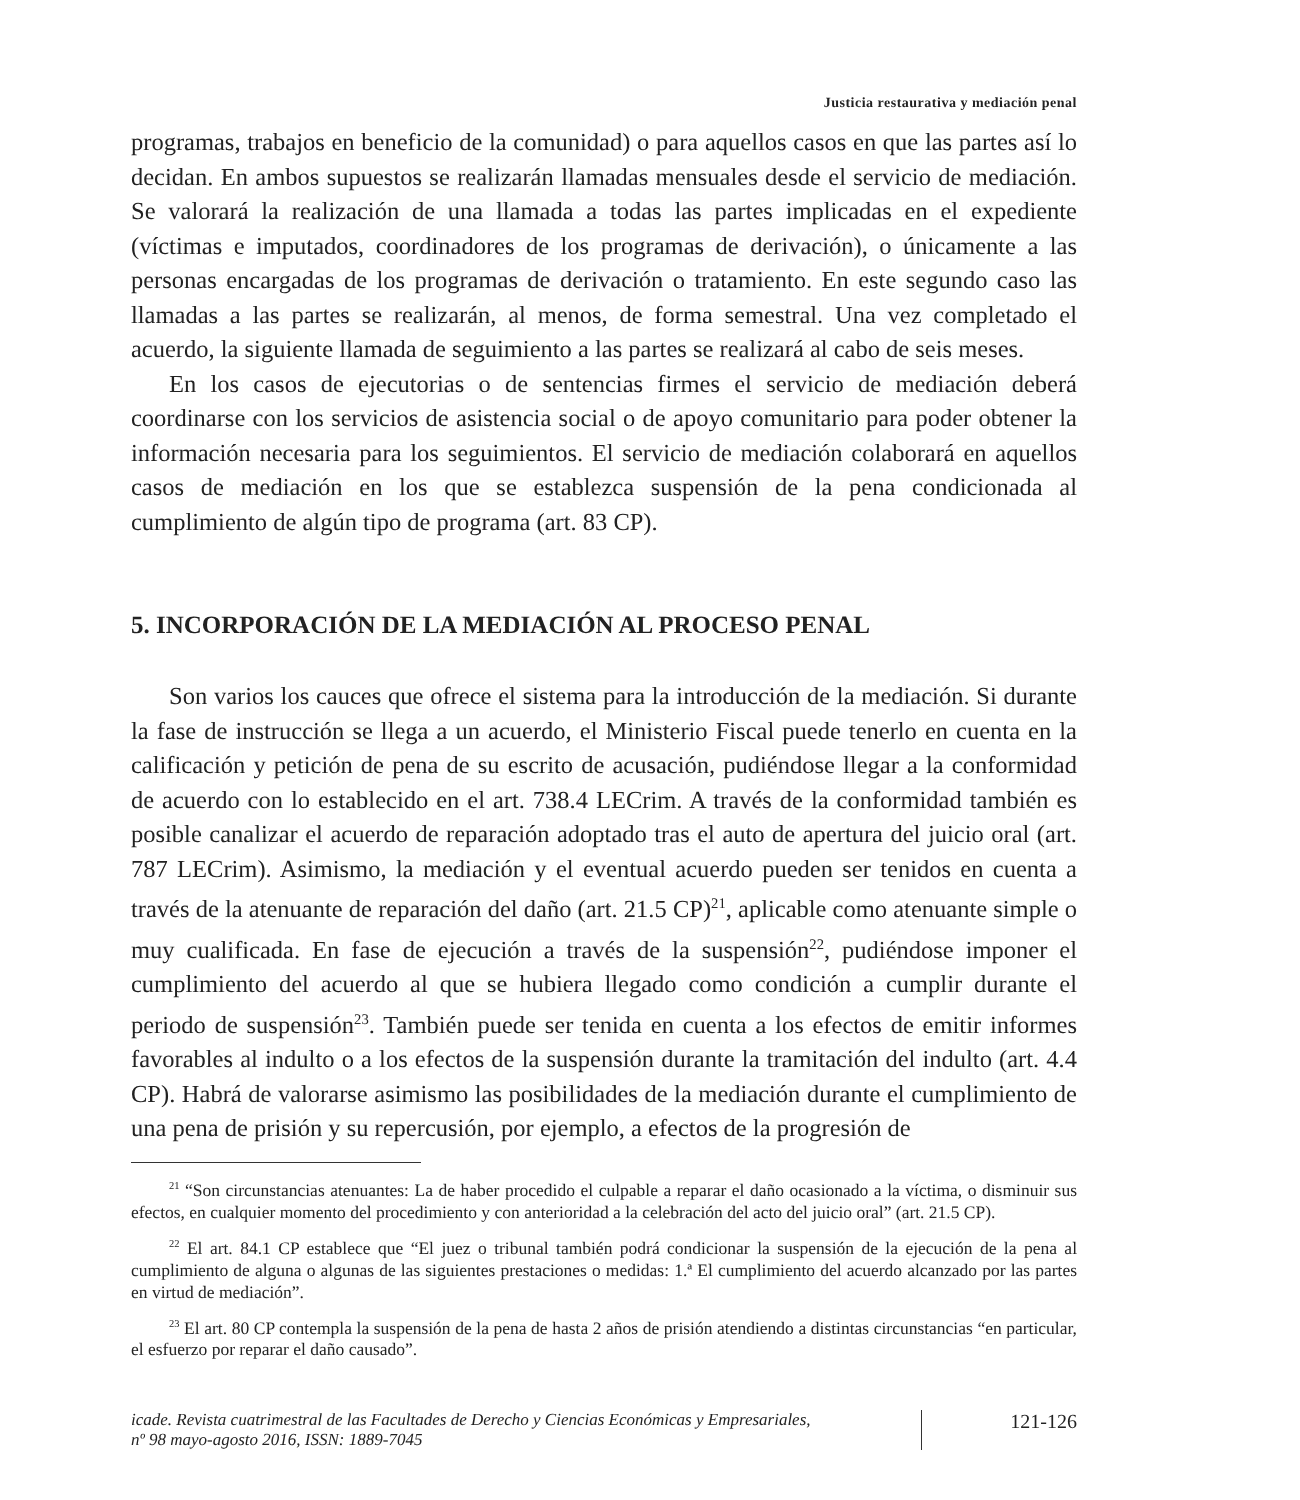Justicia restaurativa y mediación penal
programas, trabajos en beneficio de la comunidad) o para aquellos casos en que las partes así lo decidan. En ambos supuestos se realizarán llamadas mensuales desde el servicio de mediación. Se valorará la realización de una llamada a todas las partes implicadas en el expediente (víctimas e imputados, coordinadores de los programas de derivación), o únicamente a las personas encargadas de los programas de derivación o tratamiento. En este segundo caso las llamadas a las partes se realizarán, al menos, de forma semestral. Una vez completado el acuerdo, la siguiente llamada de seguimiento a las partes se realizará al cabo de seis meses.
En los casos de ejecutorias o de sentencias firmes el servicio de mediación deberá coordinarse con los servicios de asistencia social o de apoyo comunitario para poder obtener la información necesaria para los seguimientos. El servicio de mediación colaborará en aquellos casos de mediación en los que se establezca suspensión de la pena condicionada al cumplimiento de algún tipo de programa (art. 83 CP).
5. INCORPORACIÓN DE LA MEDIACIÓN AL PROCESO PENAL
Son varios los cauces que ofrece el sistema para la introducción de la mediación. Si durante la fase de instrucción se llega a un acuerdo, el Ministerio Fiscal puede tenerlo en cuenta en la calificación y petición de pena de su escrito de acusación, pudiéndose llegar a la conformidad de acuerdo con lo establecido en el art. 738.4 LECrim. A través de la conformidad también es posible canalizar el acuerdo de reparación adoptado tras el auto de apertura del juicio oral (art. 787 LECrim). Asimismo, la mediación y el eventual acuerdo pueden ser tenidos en cuenta a través de la atenuante de reparación del daño (art. 21.5 CP)<sup>21</sup>, aplicable como atenuante simple o muy cualificada. En fase de ejecución a través de la suspensión<sup>22</sup>, pudiéndose imponer el cumplimiento del acuerdo al que se hubiera llegado como condición a cumplir durante el periodo de suspensión<sup>23</sup>. También puede ser tenida en cuenta a los efectos de emitir informes favorables al indulto o a los efectos de la suspensión durante la tramitación del indulto (art. 4.4 CP). Habrá de valorarse asimismo las posibilidades de la mediación durante el cumplimiento de una pena de prisión y su repercusión, por ejemplo, a efectos de la progresión de
<sup>21</sup> “Son circunstancias atenuantes: La de haber procedido el culpable a reparar el daño ocasionado a la víctima, o disminuir sus efectos, en cualquier momento del procedimiento y con anterioridad a la celebración del acto del juicio oral” (art. 21.5 CP).
<sup>22</sup> El art. 84.1 CP establece que “El juez o tribunal también podrá condicionar la suspensión de la ejecución de la pena al cumplimiento de alguna o algunas de las siguientes prestaciones o medidas: 1.ª El cumplimiento del acuerdo alcanzado por las partes en virtud de mediación”.
<sup>23</sup> El art. 80 CP contempla la suspensión de la pena de hasta 2 años de prisión atendiendo a distintas circunstancias “en particular, el esfuerzo por reparar el daño causado”.
icade. Revista cuatrimestral de las Facultades de Derecho y Ciencias Económicas y Empresariales,
nº 98 mayo-agosto 2016, ISSN: 1889-7045
121-126